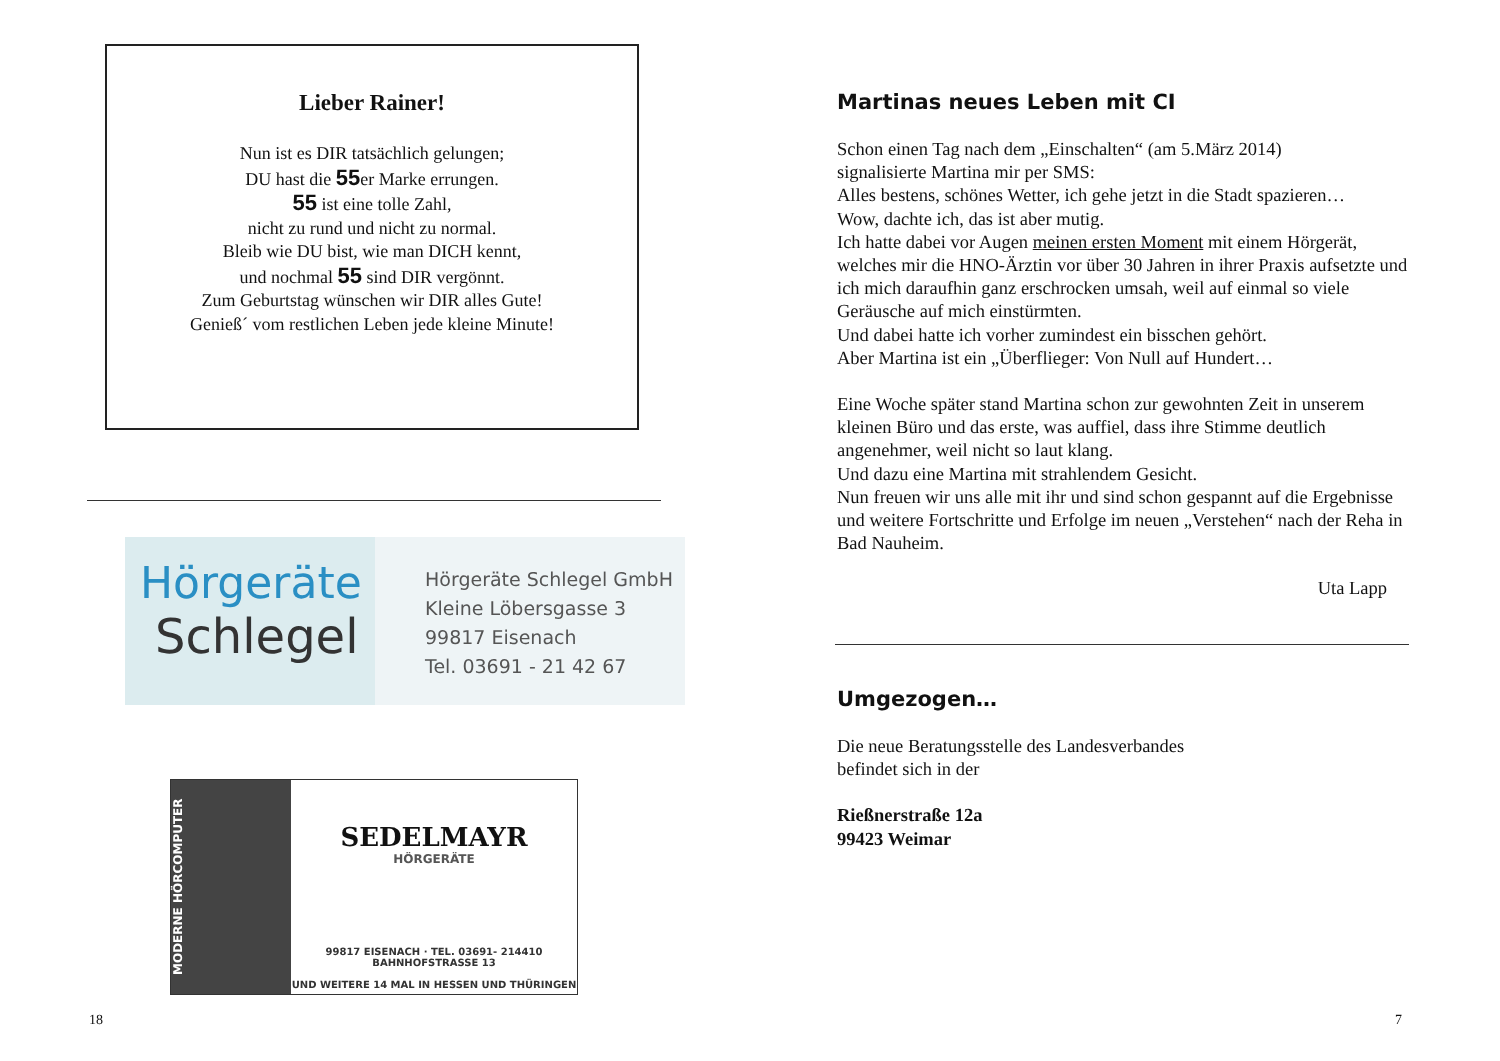Lieber Rainer!
Nun ist es DIR tatsächlich gelungen;
DU hast die 55er Marke errungen.
55 ist eine tolle Zahl,
nicht zu rund und nicht zu normal.
Bleib wie DU bist, wie man DICH kennt,
und nochmal 55 sind DIR vergönnt.
Zum Geburtstag wünschen wir DIR alles Gute!
Genieß´ vom restlichen Leben jede kleine Minute!
Hörgeräte
Schlegel
Hörgeräte Schlegel GmbH
Kleine Löbersgasse 3
99817 Eisenach
Tel. 03691 - 21 42 67
MODERNE HÖRCOMPUTER
SEDELMAYR
HÖRGERÄTE
99817 EISENACH · TEL. 03691- 214410
BAHNHOFSTRASSE 13
UND WEITERE 14 MAL IN HESSEN UND THÜRINGEN
18
Martinas neues Leben mit CI
Schon einen Tag nach dem „Einschalten“ (am 5.März 2014)
signalisierte Martina mir per SMS:
Alles bestens, schönes Wetter, ich gehe jetzt in die Stadt spazieren…
Wow, dachte ich, das ist aber mutig.
Ich hatte dabei vor Augen meinen ersten Moment mit einem Hörgerät, welches mir die HNO-Ärztin vor über 30 Jahren in ihrer Praxis aufsetzte und ich mich daraufhin ganz erschrocken umsah, weil auf einmal so viele Geräusche auf mich einstürmten.
Und dabei hatte ich vorher zumindest ein bisschen gehört.
Aber Martina ist ein „Überflieger: Von Null auf Hundert…
Eine Woche später stand Martina schon zur gewohnten Zeit in unserem kleinen Büro und das erste, was auffiel, dass ihre Stimme deutlich angenehmer, weil nicht so laut klang.
Und dazu eine Martina mit strahlendem Gesicht.
Nun freuen wir uns alle mit ihr und sind schon gespannt auf die Ergebnisse und weitere Fortschritte und Erfolge im neuen „Verstehen“ nach der Reha in Bad Nauheim.
Uta Lapp
Umgezogen…
Die neue Beratungsstelle des Landesverbandes
befindet sich in der
Rießnerstraße 12a
99423 Weimar
7